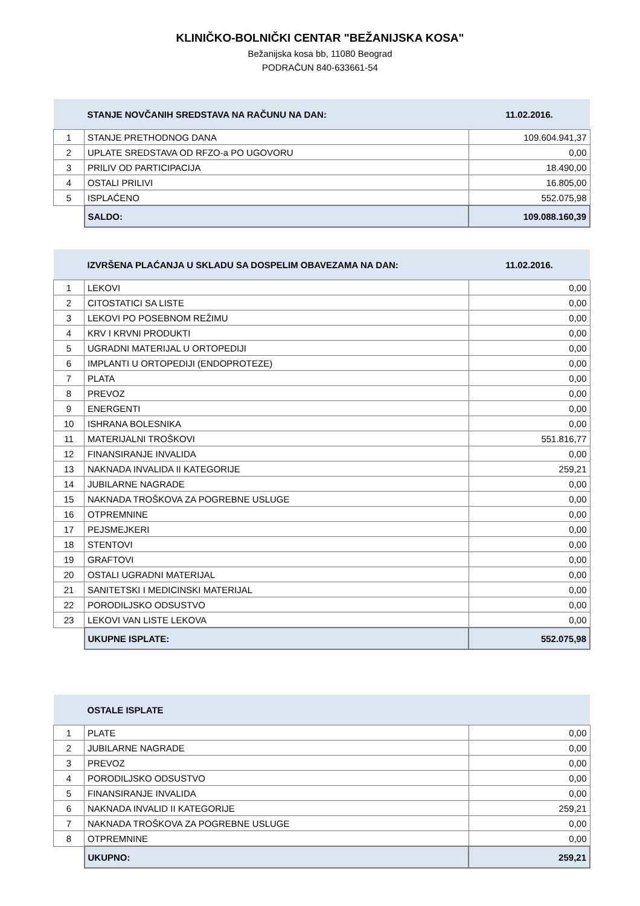KLINIČKO-BOLNIČKI CENTAR "BEŽANIJSKA KOSA"
Bežanijska kosa bb, 11080 Beograd
PODRAČUN 840-633661-54
| | STANJE NOVČANIH SREDSTAVA NA RAČUNU NA DAN: | 11.02.2016. |
| 1 | STANJE PRETHODNOG DANA | 109.604.941,37 |
| 2 | UPLATE SREDSTAVA OD RFZO-a PO UGOVORU | 0,00 |
| 3 | PRILIV OD PARTICIPACIJA | 18.490,00 |
| 4 | OSTALI PRILIVI | 16.805,00 |
| 5 | ISPLAĆENO | 552.075,98 |
| | SALDO: | 109.088.160,39 |
| | IZVRŠENA PLAĆANJA U SKLADU SA DOSPELIM OBAVEZAMA NA DAN: | 11.02.2016. |
| 1 | LEKOVI | 0,00 |
| 2 | CITOSTATICI SA LISTE | 0,00 |
| 3 | LEKOVI PO POSEBNOM REŽIMU | 0,00 |
| 4 | KRV I KRVNI PRODUKTI | 0,00 |
| 5 | UGRADNI MATERIJAL U ORTOPEDIJI | 0,00 |
| 6 | IMPLANTI U ORTOPEDIJI (ENDOPROTEZE) | 0,00 |
| 7 | PLATA | 0,00 |
| 8 | PREVOZ | 0,00 |
| 9 | ENERGENTI | 0,00 |
| 10 | ISHRANA BOLESNIKA | 0,00 |
| 11 | MATERIJALNI TROŠKOVI | 551.816,77 |
| 12 | FINANSIRANJE INVALIDA | 0,00 |
| 13 | NAKNADA INVALIDA II KATEGORIJE | 259,21 |
| 14 | JUBILARNE NAGRADE | 0,00 |
| 15 | NAKNADA TROŠKOVA ZA POGREBNE USLUGE | 0,00 |
| 16 | OTPREMNINE | 0,00 |
| 17 | PEJSMEJKERI | 0,00 |
| 18 | STENTOVI | 0,00 |
| 19 | GRAFTOVI | 0,00 |
| 20 | OSTALI UGRADNI MATERIJAL | 0,00 |
| 21 | SANITETSKI I MEDICINSKI MATERIJAL | 0,00 |
| 22 | PORODILJSKO ODSUSTVO | 0,00 |
| 23 | LEKOVI VAN LISTE LEKOVA | 0,00 |
| | UKUPNE ISPLATE: | 552.075,98 |
| | OSTALE ISPLATE | |
| 1 | PLATE | 0,00 |
| 2 | JUBILARNE NAGRADE | 0,00 |
| 3 | PREVOZ | 0,00 |
| 4 | PORODILJSKO ODSUSTVO | 0,00 |
| 5 | FINANSIRANJE INVALIDA | 0,00 |
| 6 | NAKNADA INVALID II KATEGORIJE | 259,21 |
| 7 | NAKNADA TROŠKOVA ZA POGREBNE USLUGE | 0,00 |
| 8 | OTPREMNINE | 0,00 |
| | UKUPNO: | 259,21 |